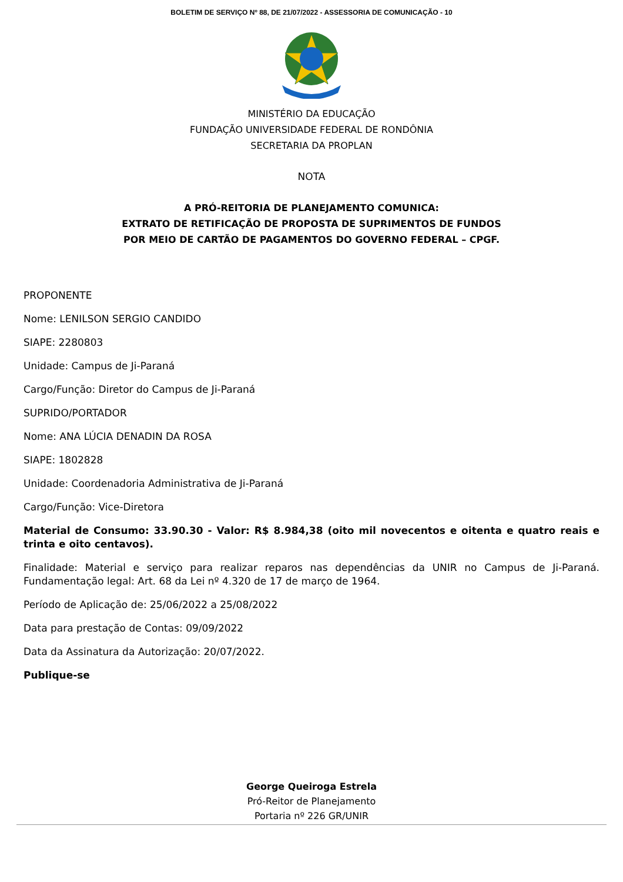BOLETIM DE SERVIÇO Nº 88, DE 21/07/2022 - ASSESSORIA DE COMUNICAÇÃO - 10
MINISTÉRIO DA EDUCAÇÃO
FUNDAÇÃO UNIVERSIDADE FEDERAL DE RONDÔNIA
SECRETARIA DA PROPLAN
NOTA
A PRÓ-REITORIA DE PLANEJAMENTO COMUNICA:
EXTRATO DE RETIFICAÇÃO DE PROPOSTA DE SUPRIMENTOS DE FUNDOS
POR MEIO DE CARTÃO DE PAGAMENTOS DO GOVERNO FEDERAL – CPGF.
PROPONENTE
Nome: LENILSON SERGIO CANDIDO
SIAPE: 2280803
Unidade: Campus de Ji-Paraná
Cargo/Função: Diretor do Campus de Ji-Paraná
SUPRIDO/PORTADOR
Nome: ANA LÚCIA DENADIN DA ROSA
SIAPE: 1802828
Unidade: Coordenadoria Administrativa de Ji-Paraná
Cargo/Função: Vice-Diretora
Material de Consumo: 33.90.30 - Valor: R$ 8.984,38 (oito mil novecentos e oitenta e quatro reais e trinta e oito centavos).
Finalidade: Material e serviço para realizar reparos nas dependências da UNIR no Campus de Ji-Paraná. Fundamentação legal: Art. 68 da Lei nº 4.320 de 17 de março de 1964.
Período de Aplicação de: 25/06/2022 a 25/08/2022
Data para prestação de Contas: 09/09/2022
Data da Assinatura da Autorização: 20/07/2022.
Publique-se
George Queiroga Estrela
Pró-Reitor de Planejamento
Portaria nº 226 GR/UNIR